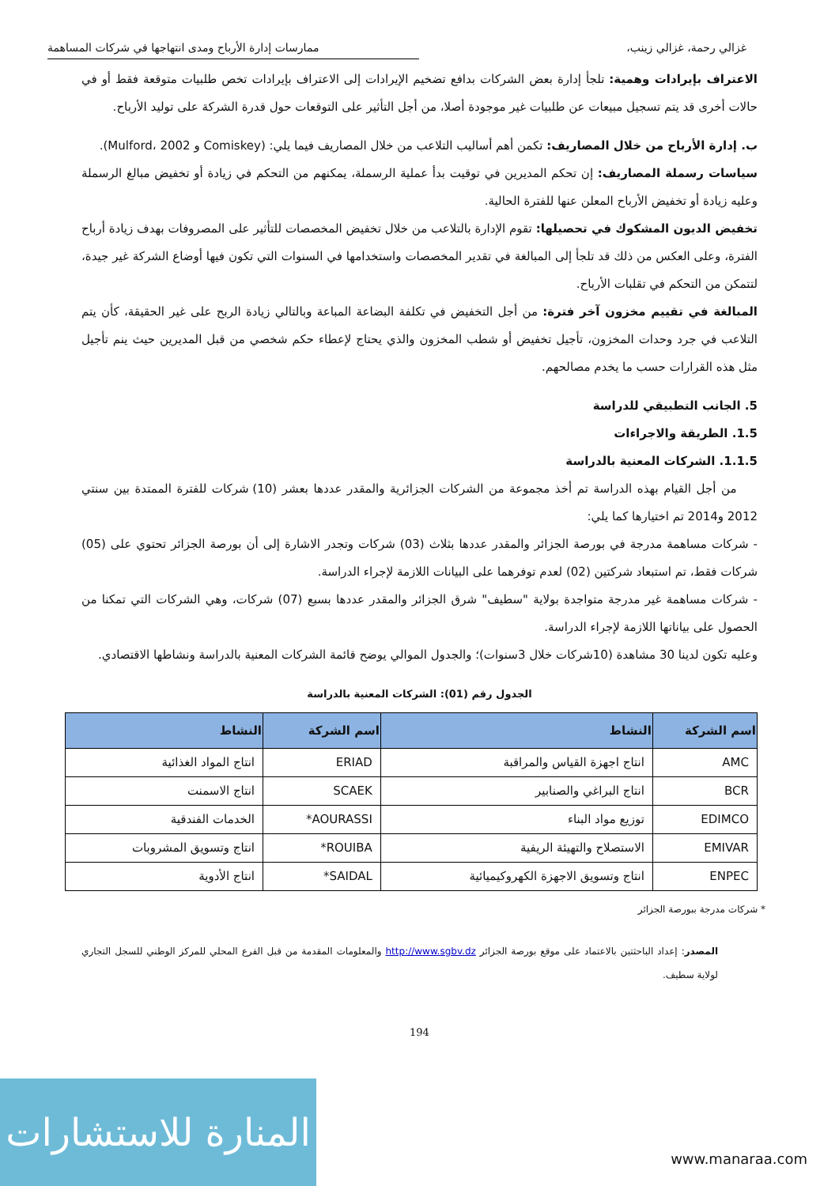غزالي رحمة، غزالي زينب، ممارسات إدارة الأرباح ومدى انتهاجها في شركات المساهمة
الاعتراف بإيرادات وهمية: تلجأ إدارة بعض الشركات بدافع تضخيم الإيرادات إلى الاعتراف بإيرادات تخص طلبيات متوقعة فقط أو في حالات أخرى قد يتم تسجيل مبيعات عن طلبيات غير موجودة أصلا، من أجل التأثير على التوقعات حول قدرة الشركة على توليد الأرباح.
ب. إدارة الأرباح من خلال المصاريف: تكمن أهم أساليب التلاعب من خلال المصاريف فيما يلي: (Comiskey و Mulford، 2002).
سياسات رسملة المصاريف: إن تحكم المديرين في توقيت بدأ عملية الرسملة، يمكنهم من التحكم في زيادة أو تخفيض مبالغ الرسملة وعليه زيادة أو تخفيض الأرباح المعلن عنها للفترة الحالية.
تخفيض الديون المشكوك في تحصيلها: تقوم الإدارة بالتلاعب من خلال تخفيض المخصصات للتأثير على المصروفات بهدف زيادة أرباح الفترة، وعلى العكس من ذلك قد تلجأ إلى المبالغة في تقدير المخصصات واستخدامها في السنوات التي تكون فيها أوضاع الشركة غير جيدة، لتتمكن من التحكم في تقلبات الأرباح.
المبالغة في تقييم مخزون آخر فترة: من أجل التخفيض في تكلفة البضاعة المباعة وبالتالي زيادة الربح على غير الحقيقة، كأن يتم التلاعب في جرد وحدات المخزون، تأجيل تخفيض أو شطب المخزون والذي يحتاج لإعطاء حكم شخصي من قبل المديرين حيث ينم تأجيل مثل هذه القرارات حسب ما يخدم مصالحهم.
5. الجانب التطبيقي للدراسة
1.5. الطريقة والاجراءات
1.1.5. الشركات المعنية بالدراسة
من أجل القيام بهذه الدراسة تم أخذ مجموعة من الشركات الجزائرية والمقدر عددها بعشر (10) شركات للفترة الممتدة بين سنتي 2012 و2014 تم اختيارها كما يلي:
- شركات مساهمة مدرجة في بورصة الجزائر والمقدر عددها بثلاث (03) شركات وتجدر الاشارة إلى أن بورصة الجزائر تحتوي على (05) شركات فقط، تم استبعاد شركتين (02) لعدم توفرهما على البيانات اللازمة لإجراء الدراسة.
- شركات مساهمة غير مدرجة متواجدة بولاية "سطيف" شرق الجزائر والمقدر عددها بسبع (07) شركات، وهي الشركات التي تمكنا من الحصول على بياناتها اللازمة لإجراء الدراسة.
وعليه تكون لدينا 30 مشاهدة (10شركات خلال 3سنوات)؛ والجدول الموالي يوضح قائمة الشركات المعنية بالدراسة ونشاطها الاقتصادي.
الجدول رقم (01): الشركات المعنية بالدراسة
| اسم الشركة | النشاط | اسم الشركة | النشاط |
| --- | --- | --- | --- |
| AMC | انتاج اجهزة القياس والمراقبة | ERIAD | انتاج المواد الغذائية |
| BCR | انتاج البراغي والصنابير | SCAEK | انتاج الاسمنت |
| EDIMCO | توزيع مواد البناء | AOURASSI* | الخدمات الفندقية |
| EMIVAR | الاستصلاح والتهيئة الريفية | ROUIBA* | انتاج وتسويق المشروبات |
| ENPEC | انتاج وتسويق الاجهزة الكهروكيميائية | SAIDAL* | انتاج الأدوية |
* شركات مدرجة ببورصة الجزائر
المصدر: إعداد الباحثتين بالاعتماد على موقع بورصة الجزائر http://www.sgbv.dz والمعلومات المقدمة من قبل الفرع المحلي للمركز الوطني للسجل التجاري لولاية سطيف.
194
المنارة للاستشارات
www.manaraa.com